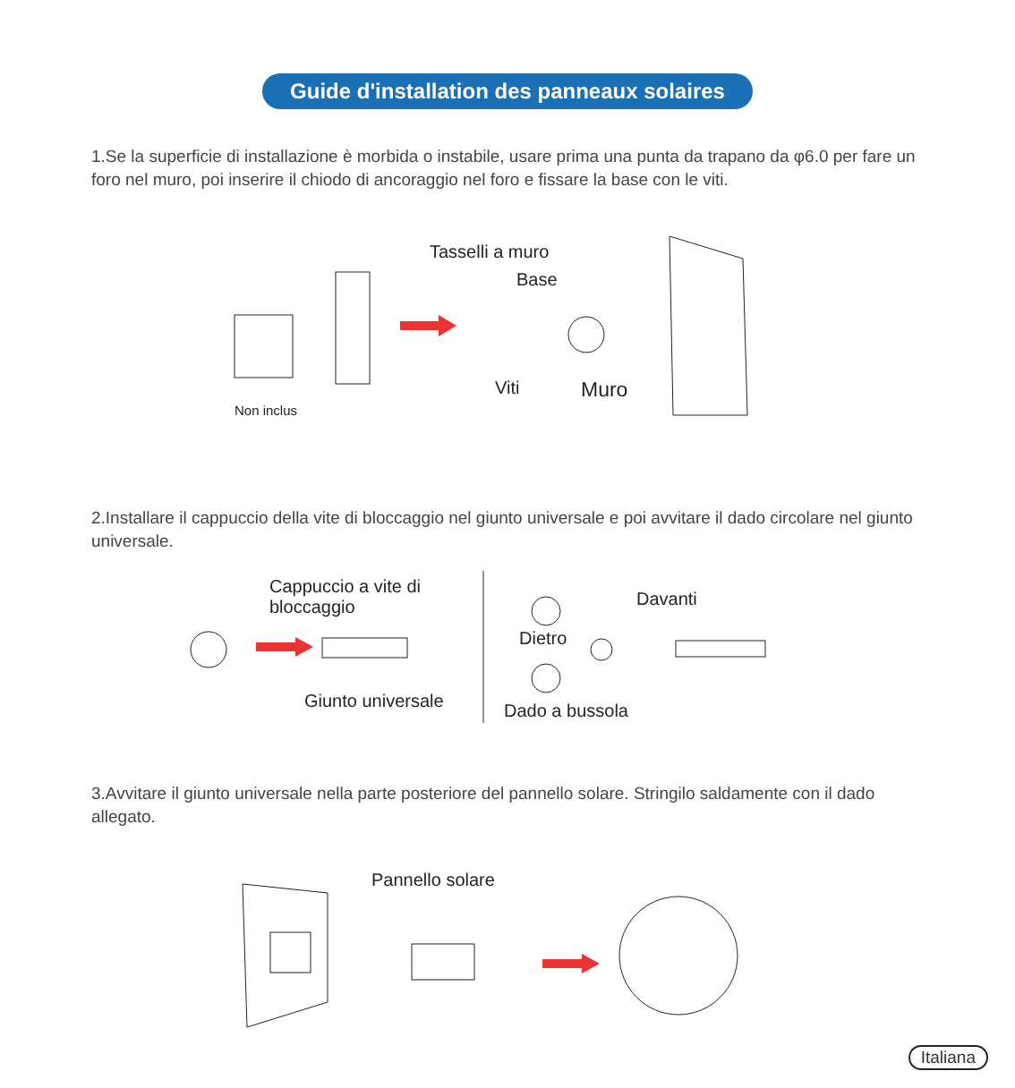Guide d'installation des panneaux solaires
1.Se la superficie di installazione è morbida o instabile, usare prima una punta da trapano da φ6.0 per fare un foro nel muro, poi inserire il chiodo di ancoraggio nel foro e fissare la base con le viti.
Tasselli a muro
Base
Viti Muro
Non inclus
2.Installare il cappuccio della vite di bloccaggio nel giunto universale e poi avvitare il dado circolare nel giunto universale.
Cappuccio a vite di
bloccaggio
Giunto universale
Davanti
Dietro
Dado a bussola
3.Avvitare il giunto universale nella parte posteriore del pannello solare. Stringilo saldamente con il dado allegato.
Pannello solare
Italiana